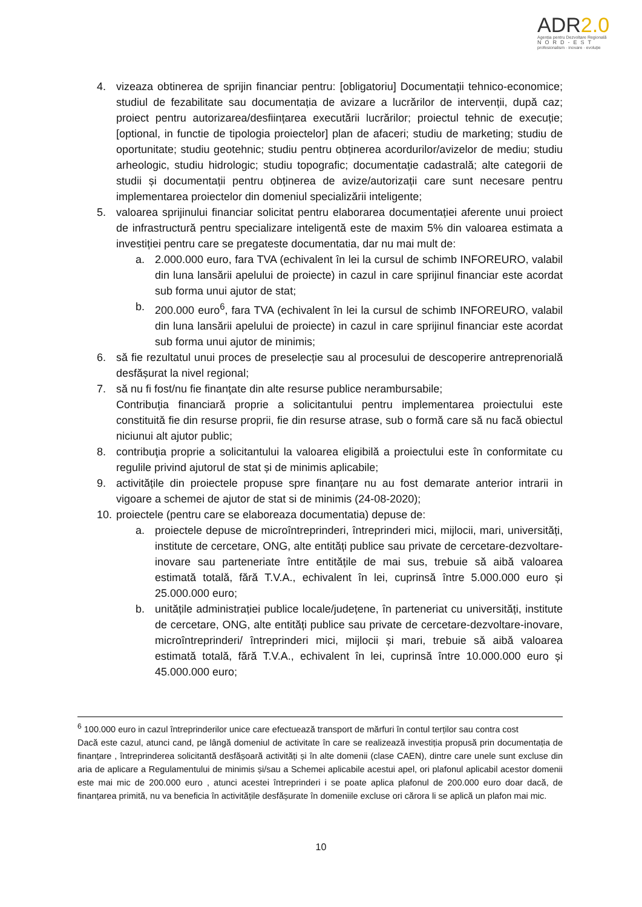ADR2.0
Agenția pentru Dezvoltare Regională
NORD-EST
profesionalism · inovare · evoluție
4. vizeaza obtinerea de sprijin financiar pentru: [obligatoriu] Documentații tehnico-economice; studiul de fezabilitate sau documentația de avizare a lucrărilor de intervenții, după caz; proiect pentru autorizarea/desființarea executării lucrărilor; proiectul tehnic de execuție; [optional, in functie de tipologia proiectelor] plan de afaceri; studiu de marketing; studiu de oportunitate; studiu geotehnic; studiu pentru obținerea acordurilor/avizelor de mediu; studiu arheologic, studiu hidrologic; studiu topografic; documentație cadastrală; alte categorii de studii și documentații pentru obținerea de avize/autorizații care sunt necesare pentru implementarea proiectelor din domeniul specializării inteligente;
5. valoarea sprijinului financiar solicitat pentru elaborarea documentației aferente unui proiect de infrastructură pentru specializare inteligentă este de maxim 5% din valoarea estimata a investiției pentru care se pregateste documentatia, dar nu mai mult de:
a. 2.000.000 euro, fara TVA (echivalent în lei la cursul de schimb INFOREURO, valabil din luna lansării apelului de proiecte) in cazul in care sprijinul financiar este acordat sub forma unui ajutor de stat;
b. 200.000 euro<sup>6</sup>, fara TVA (echivalent în lei la cursul de schimb INFOREURO, valabil din luna lansării apelului de proiecte) in cazul in care sprijinul financiar este acordat sub forma unui ajutor de minimis;
6. să fie rezultatul unui proces de preselecție sau al procesului de descoperire antreprenorială desfășurat la nivel regional;
7. să nu fi fost/nu fie finanţate din alte resurse publice nerambursabile;
Contribuția financiară proprie a solicitantului pentru implementarea proiectului este constituită fie din resurse proprii, fie din resurse atrase, sub o formă care să nu facă obiectul niciunui alt ajutor public;
8. contribuţia proprie a solicitantului la valoarea eligibilă a proiectului este în conformitate cu regulile privind ajutorul de stat și de minimis aplicabile;
9. activitățile din proiectele propuse spre finanțare nu au fost demarate anterior intrarii in vigoare a schemei de ajutor de stat si de minimis (24-08-2020);
10.
proiectele (pentru care se elaboreaza documentatia) depuse de:
a. proiectele depuse de microîntreprinderi, întreprinderi mici, mijlocii, mari, universități, institute de cercetare, ONG, alte entități publice sau private de cercetare-dezvoltare-inovare sau parteneriate între entitățile de mai sus, trebuie să aibă valoarea estimată totală, fără T.V.A., echivalent în lei, cuprinsă între 5.000.000 euro și 25.000.000 euro;
b. unitățile administrației publice locale/județene, în parteneriat cu universități, institute de cercetare, ONG, alte entități publice sau private de cercetare-dezvoltare-inovare, microîntreprinderi/ întreprinderi mici, mijlocii și mari, trebuie să aibă valoarea estimată totală, fără T.V.A., echivalent în lei, cuprinsă între 10.000.000 euro și 45.000.000 euro;
<sup>6</sup> 100.000 euro in cazul întreprinderilor unice care efectuează transport de mărfuri în contul terților sau contra cost
Dacă este cazul, atunci cand, pe lângă domeniul de activitate în care se realizează investiția propusă prin documentația de finanțare , întreprinderea solicitantă desfășoară activități și în alte domenii (clase CAEN), dintre care unele sunt excluse din aria de aplicare a Regulamentului de minimis și/sau a Schemei aplicabile acestui apel, ori plafonul aplicabil acestor domenii este mai mic de 200.000 euro , atunci acestei întreprinderi i se poate aplica plafonul de 200.000 euro doar dacă, de finanțarea primită, nu va beneficia în activitățile desfășurate în domeniile excluse ori cărora li se aplică un plafon mai mic.
10